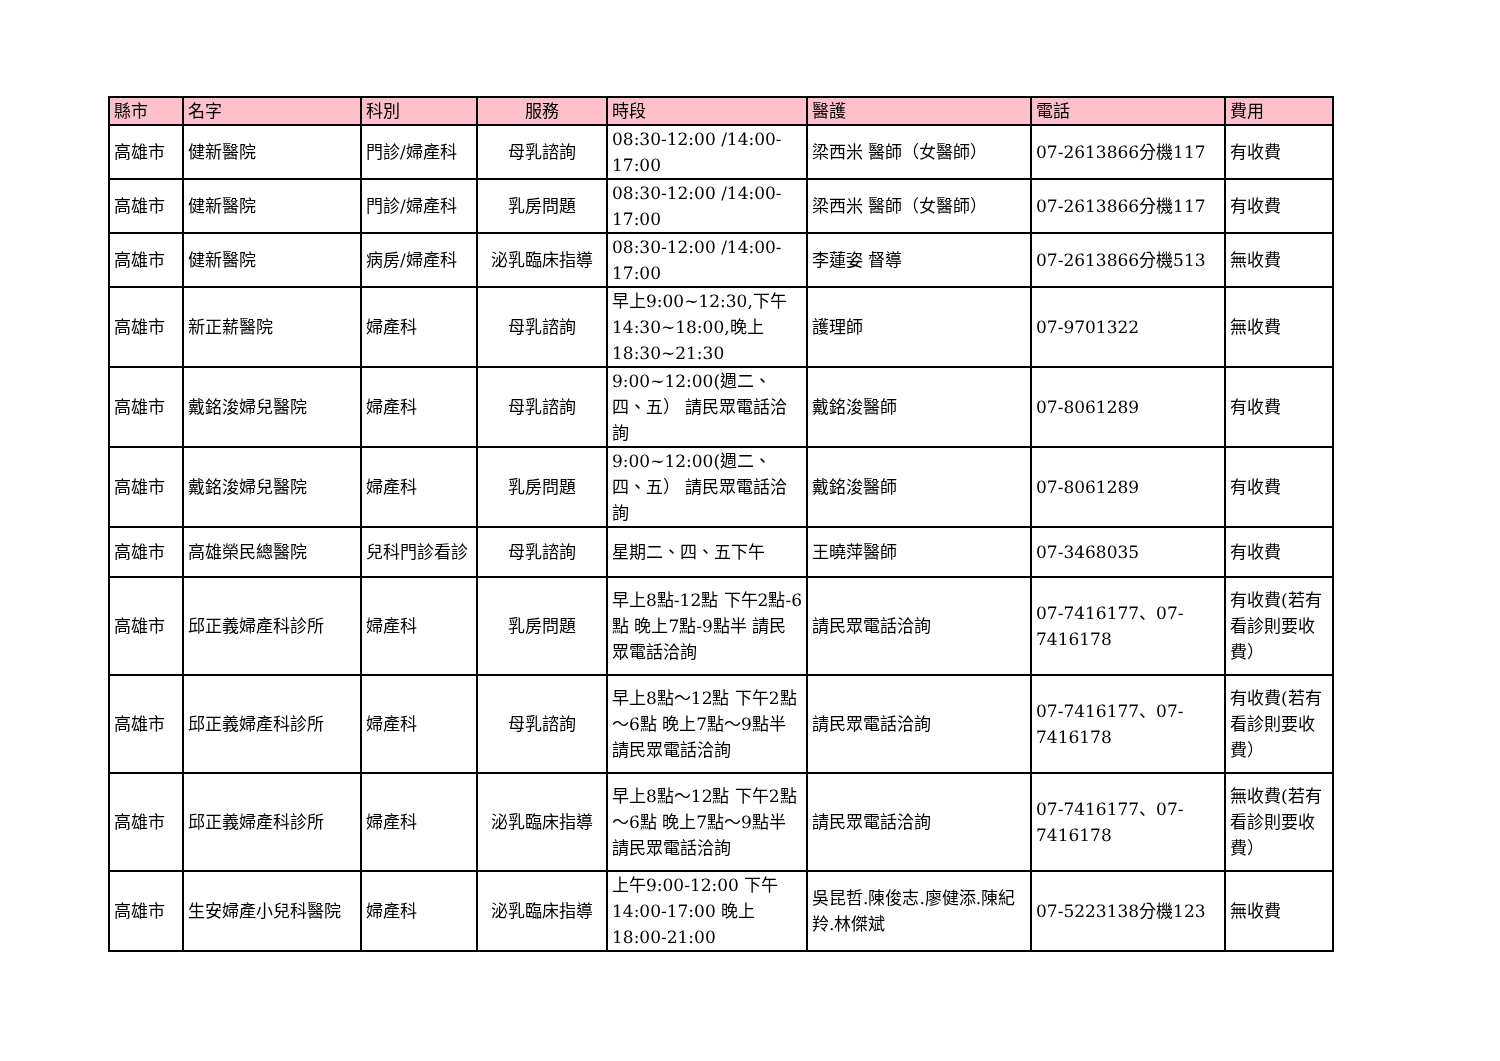| 縣市 | 名字 | 科別 | 服務 | 時段 | 醫護 | 電話 | 費用 |
| --- | --- | --- | --- | --- | --- | --- | --- |
| 高雄市 | 健新醫院 | 門診/婦產科 | 母乳諮詢 | 08:30-12:00 /14:00-17:00 | 梁西米 醫師（女醫師） | 07-2613866分機117 | 有收費 |
| 高雄市 | 健新醫院 | 門診/婦產科 | 乳房問題 | 08:30-12:00 /14:00-17:00 | 梁西米 醫師（女醫師） | 07-2613866分機117 | 有收費 |
| 高雄市 | 健新醫院 | 病房/婦產科 | 泌乳臨床指導 | 08:30-12:00 /14:00-17:00 | 李蓮姿 督導 | 07-2613866分機513 | 無收費 |
| 高雄市 | 新正薪醫院 | 婦產科 | 母乳諮詢 | 早上9:00~12:30,下午14:30~18:00,晚上18:30~21:30 | 護理師 | 07-9701322 | 無收費 |
| 高雄市 | 戴銘浚婦兒醫院 | 婦產科 | 母乳諮詢 | 9:00~12:00(週二、四、五） 請民眾電話洽詢 | 戴銘浚醫師 | 07-8061289 | 有收費 |
| 高雄市 | 戴銘浚婦兒醫院 | 婦產科 | 乳房問題 | 9:00~12:00(週二、四、五） 請民眾電話洽詢 | 戴銘浚醫師 | 07-8061289 | 有收費 |
| 高雄市 | 高雄榮民總醫院 | 兒科門診看診 | 母乳諮詢 | 星期二、四、五下午 | 王曉萍醫師 | 07-3468035 | 有收費 |
| 高雄市 | 邱正義婦產科診所 | 婦產科 | 乳房問題 | 早上8點-12點 下午2點-6點 晚上7點-9點半 請民眾電話洽詢 | 請民眾電話洽詢 | 07-7416177、07-7416178 | 有收費(若有看診則要收費） |
| 高雄市 | 邱正義婦產科診所 | 婦產科 | 母乳諮詢 | 早上8點～12點 下午2點～6點 晚上7點～9點半 請民眾電話洽詢 | 請民眾電話洽詢 | 07-7416177、07-7416178 | 有收費(若有看診則要收費） |
| 高雄市 | 邱正義婦產科診所 | 婦產科 | 泌乳臨床指導 | 早上8點～12點 下午2點～6點 晚上7點～9點半 請民眾電話洽詢 | 請民眾電話洽詢 | 07-7416177、07-7416178 | 無收費(若有看診則要收費） |
| 高雄市 | 生安婦產小兒科醫院 | 婦產科 | 泌乳臨床指導 | 上午9:00-12:00 下午14:00-17:00 晚上18:00-21:00 | 吳昆哲.陳俊志.廖健添.陳紀羚.林傑斌 | 07-5223138分機123 | 無收費 |